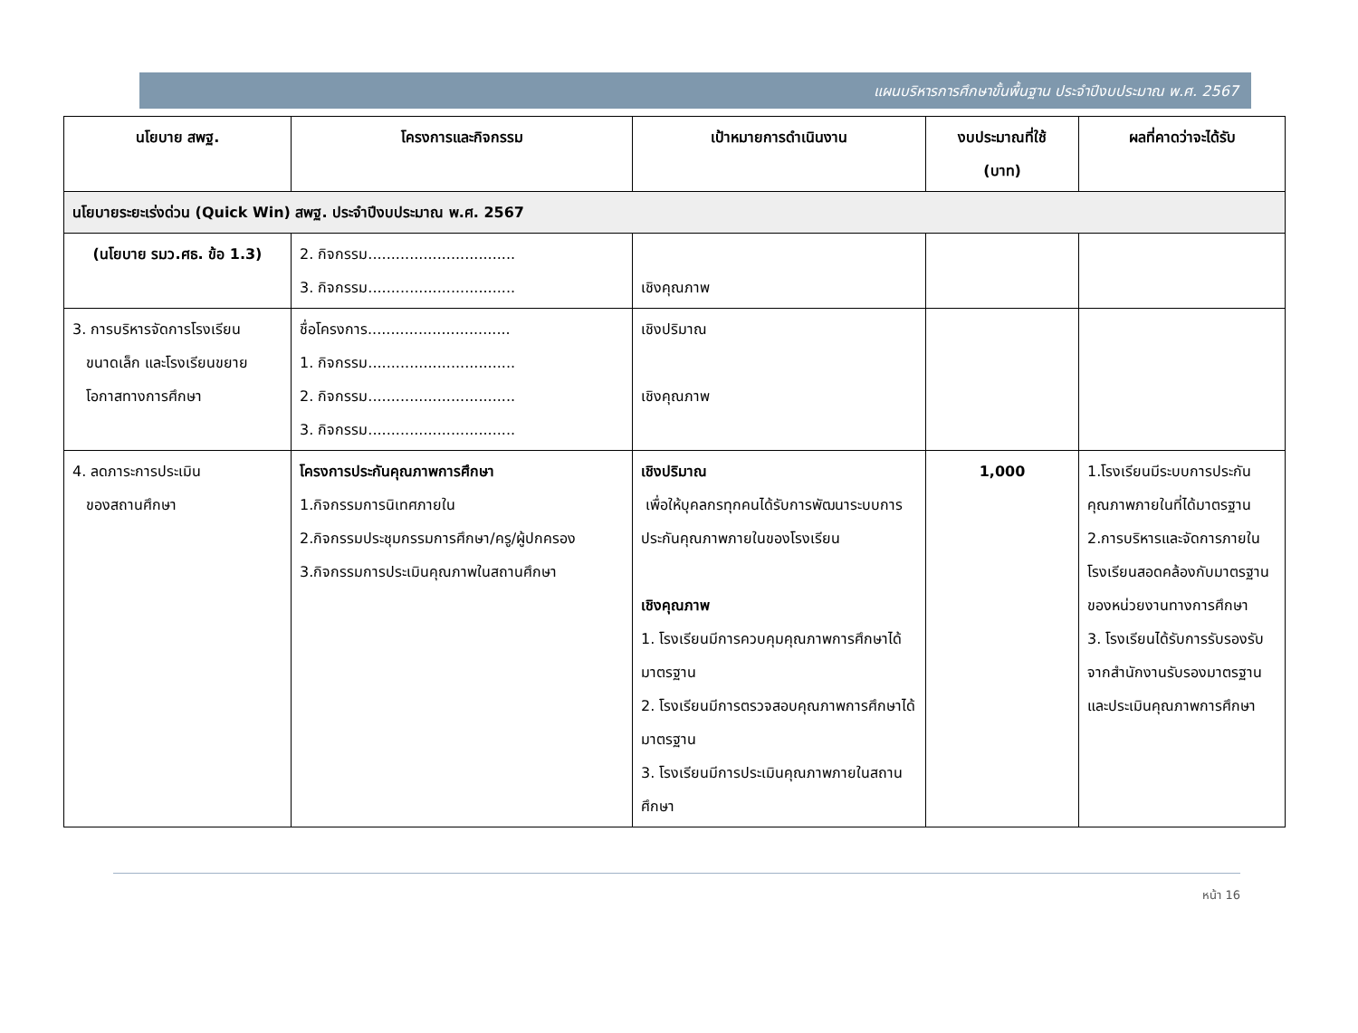แผนบริหารการศึกษาขั้นพื้นฐาน ประจำปีงบประมาณ พ.ศ. 2567
| นโยบาย สพฐ. | โครงการและกิจกรรม | เป้าหมายการดำเนินงาน | งบประมาณที่ใช้ (บาท) | ผลที่คาดว่าจะได้รับ |
| --- | --- | --- | --- | --- |
| นโยบายระยะเร่งด่วน (Quick Win) สพฐ. ประจำปีงบประมาณ พ.ศ. 2567 | | | | |
| (นโยบาย รมว.ศธ. ข้อ 1.3) | 2. กิจกรรม................................ 3. กิจกรรม................................ | เชิงคุณภาพ | | |
| 3. การบริหารจัดการโรงเรียน ขนาดเล็ก และโรงเรียนขยาย โอกาสทางการศึกษา | ชื่อโครงการ............................... 1. กิจกรรม................................ 2. กิจกรรม................................ 3. กิจกรรม................................ | เชิงปริมาณ เชิงคุณภาพ | | |
| 4. ลดภาระการประเมิน ของสถานศึกษา | โครงการประกันคุณภาพการศึกษา 1.กิจกรรมการนิเทศภายใน 2.กิจกรรมประชุมกรรมการศึกษา/ครู/ผู้ปกครอง 3.กิจกรรมการประเมินคุณภาพในสถานศึกษา | เชิงปริมาณ เพื่อให้บุคลกรทุกคนได้รับการพัฒนาระบบการประกันคุณภาพภายในของโรงเรียน เชิงคุณภาพ 1. โรงเรียนมีการควบคุมคุณภาพการศึกษาได้มาตรฐาน 2. โรงเรียนมีการตรวจสอบคุณภาพการศึกษาได้มาตรฐาน 3. โรงเรียนมีการประเมินคุณภาพภายในสถานศึกษา | 1,000 | 1.โรงเรียนมีระบบการประกันคุณภาพภายในที่ได้มาตรฐาน 2.การบริหารและจัดการภายในโรงเรียนสอดคล้องกับมาตรฐานของหน่วยงานทางการศึกษา 3. โรงเรียนได้รับการรับรองรับจากสำนักงานรับรองมาตรฐานและประเมินคุณภาพการศึกษา |
หน้า 16